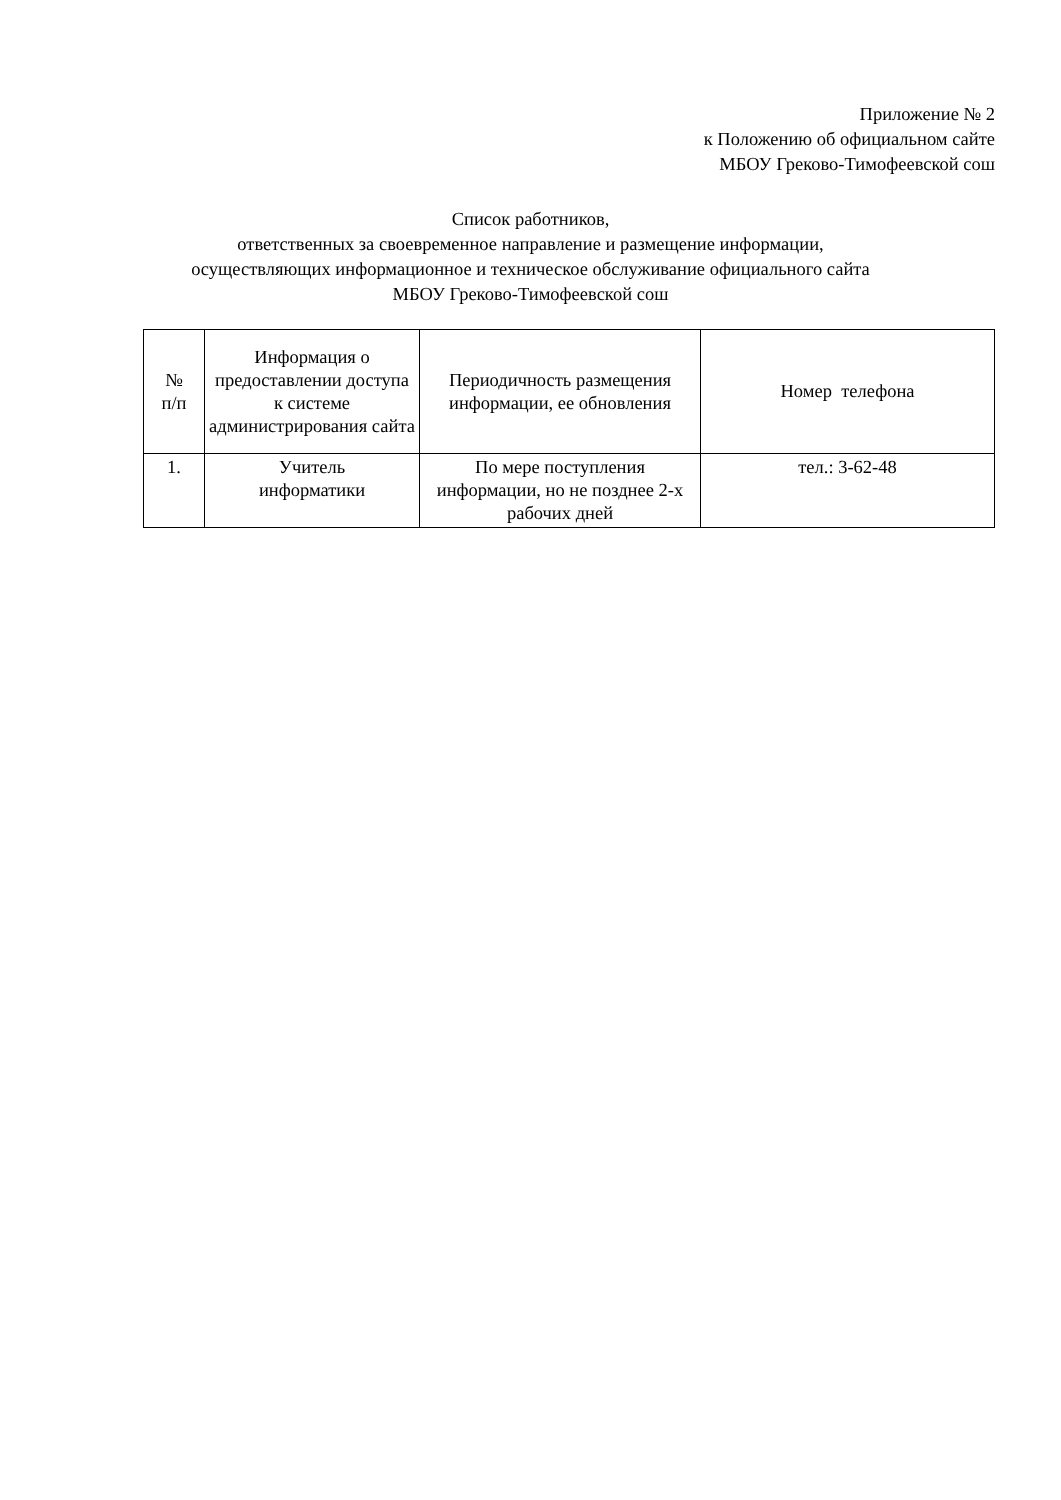Приложение № 2
к Положению об официальном сайте
МБОУ Греково-Тимофеевской сош
Список работников,
ответственных за своевременное направление и размещение информации,
осуществляющих информационное и техническое обслуживание официального сайта
МБОУ Греково-Тимофеевской сош
| № п/п | Информация о предоставлении доступа к системе администрирования сайта | Периодичность размещения информации, ее обновления | Номер телефона |
| 1. | Учитель информатики | По мере поступления информации, но не позднее 2-х рабочих дней | тел.: 3-62-48 |